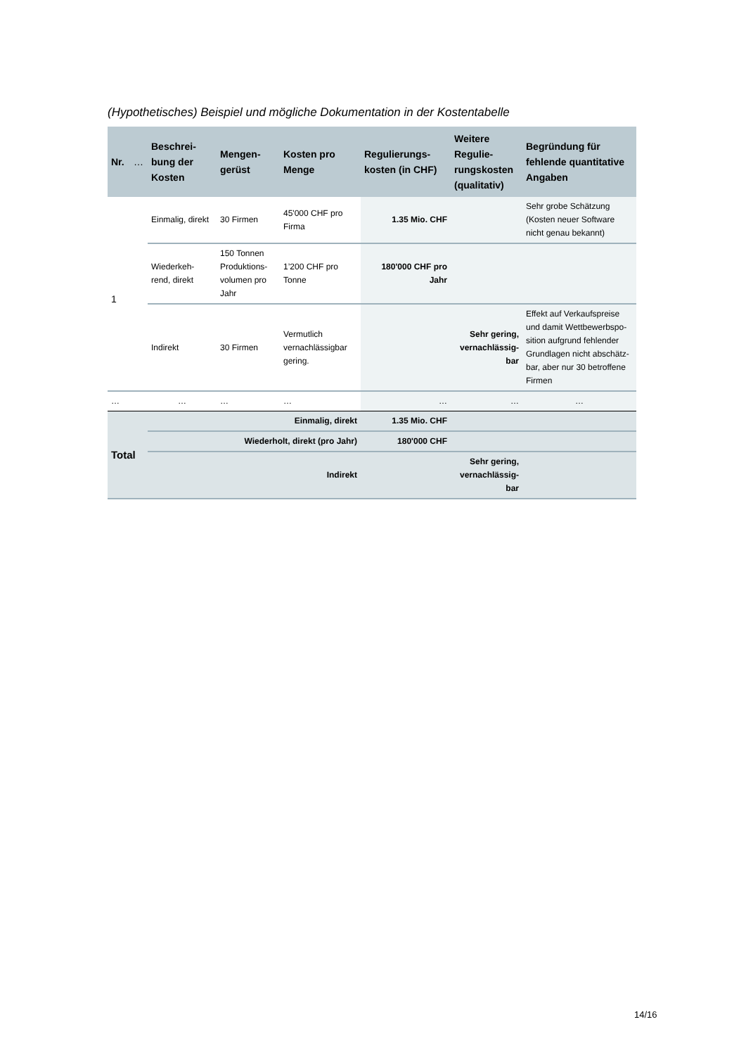(Hypothetisches) Beispiel und mögliche Dokumentation in der Kostentabelle
| Nr. | … | Beschrei-bung der Kosten | Mengen-gerüst | Kosten pro Menge | Regulierungs-kosten (in CHF) | Weitere Regulie-rungskosten (qualitativ) | Begründung für fehlende quantitative Angaben |
| --- | --- | --- | --- | --- | --- | --- | --- |
| 1 | | Einmalig, direkt | 30 Firmen | 45'000 CHF pro Firma | 1.35 Mio. CHF | | Sehr grobe Schätzung (Kosten neuer Software nicht genau bekannt) |
| | | Wiederkeh-rend, direkt | 150 Tonnen Produktions-volumen pro Jahr | 1’200 CHF pro Tonne | 180'000 CHF pro Jahr | | |
| | | Indirekt | 30 Firmen | Vermutlich vernachlässigbar gering. | | Sehr gering, vernachlässig-bar | Effekt auf Verkaufspreise und damit Wettbewerbspo-sition aufgrund fehlender Grundlagen nicht abschätz-bar, aber nur 30 betroffene Firmen |
| … | | … | … | … | … | … | … |
| Total | | Einmalig, direkt | | | 1.35 Mio. CHF | | |
| | | Wiederholt, direkt (pro Jahr) | | | 180'000 CHF | | |
| | | Indirekt | | | | Sehr gering, vernachlässig-bar | |
14/16